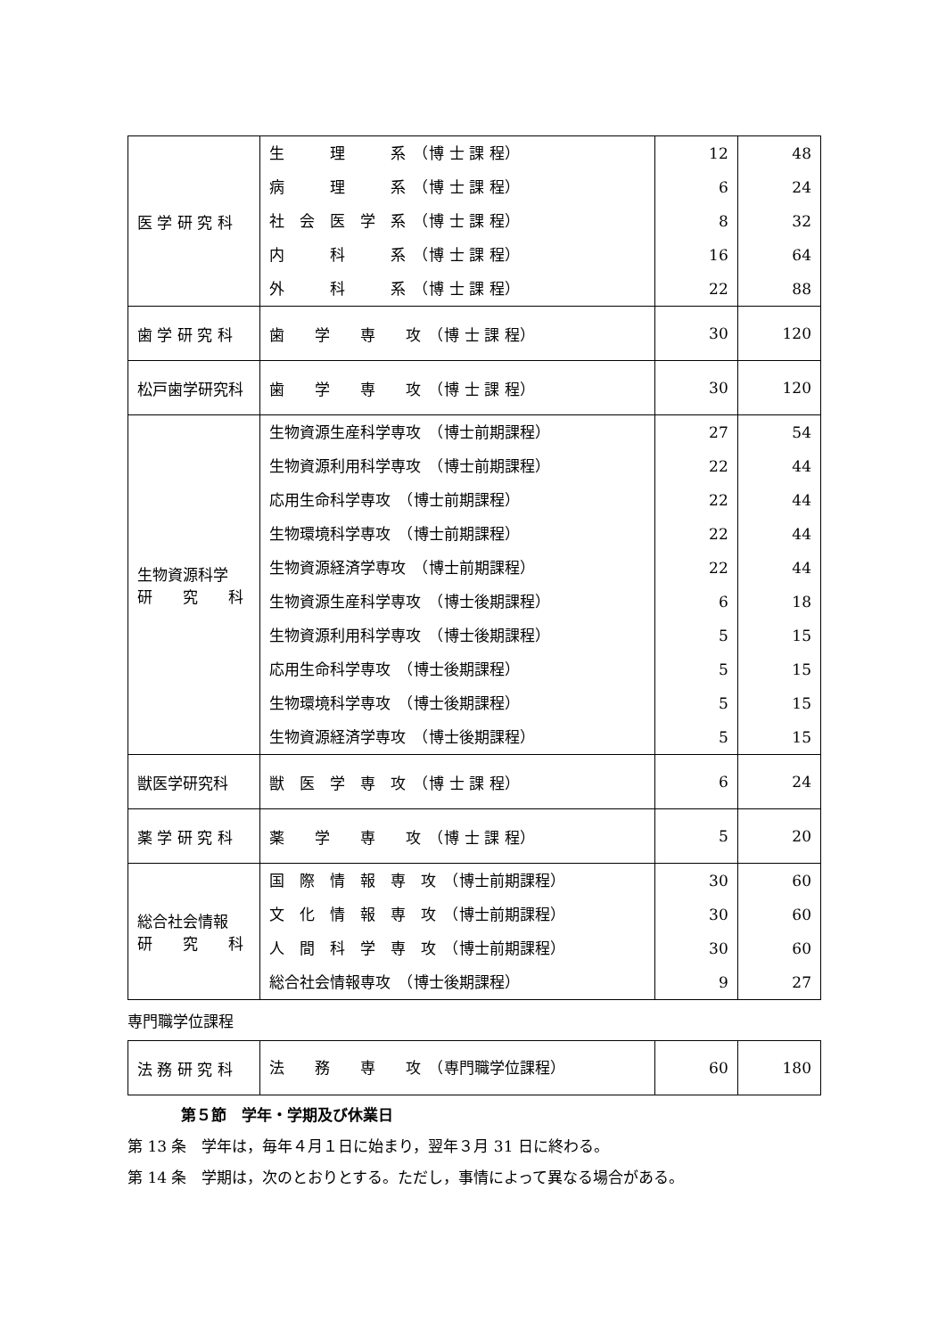| 医 学 研 究 科 | 生 理 系 （博 士 課 程） 病 理 系 （博 士 課 程） 社 会 医 学 系 （博 士 課 程） 内 科 系 （博 士 課 程） 外 科 系 （博 士 課 程） | 12 6 8 16 22 | 48 24 32 64 88 |
| 歯 学 研 究 科 | 歯 学 専 攻 （博 士 課 程） | 30 | 120 |
| 松戸歯学研究科 | 歯 学 専 攻 （博 士 課 程） | 30 | 120 |
| 生物資源科学 研 究 科 | 生物資源生産科学専攻 （博士前期課程） 生物資源利用科学専攻 （博士前期課程） 応用生命科学専攻 （博士前期課程） 生物環境科学専攻 （博士前期課程） 生物資源経済学専攻 （博士前期課程） 生物資源生産科学専攻 （博士後期課程） 生物資源利用科学専攻 （博士後期課程） 応用生命科学専攻 （博士後期課程） 生物環境科学専攻 （博士後期課程） 生物資源経済学専攻 （博士後期課程） | 27 22 22 22 22 6 5 5 5 5 | 54 44 44 44 44 18 15 15 15 15 |
| 獣医学研究科 | 獣 医 学 専 攻 （博 士 課 程） | 6 | 24 |
| 薬 学 研 究 科 | 薬 学 専 攻 （博 士 課 程） | 5 | 20 |
| 総合社会情報 研 究 科 | 国 際 情 報 専 攻 （博士前期課程） 文 化 情 報 専 攻 （博士前期課程） 人 間 科 学 専 攻 （博士前期課程） 総合社会情報専攻 （博士後期課程） | 30 30 30 9 | 60 60 60 27 |
専門職学位課程
| 法 務 研 究 科 | 法 務 専 攻 （専門職学位課程） | 60 | 180 |
第５節　学年・学期及び休業日
第 13 条　学年は，毎年４月１日に始まり，翌年３月 31 日に終わる。
第 14 条　学期は，次のとおりとする。ただし，事情によって異なる場合がある。